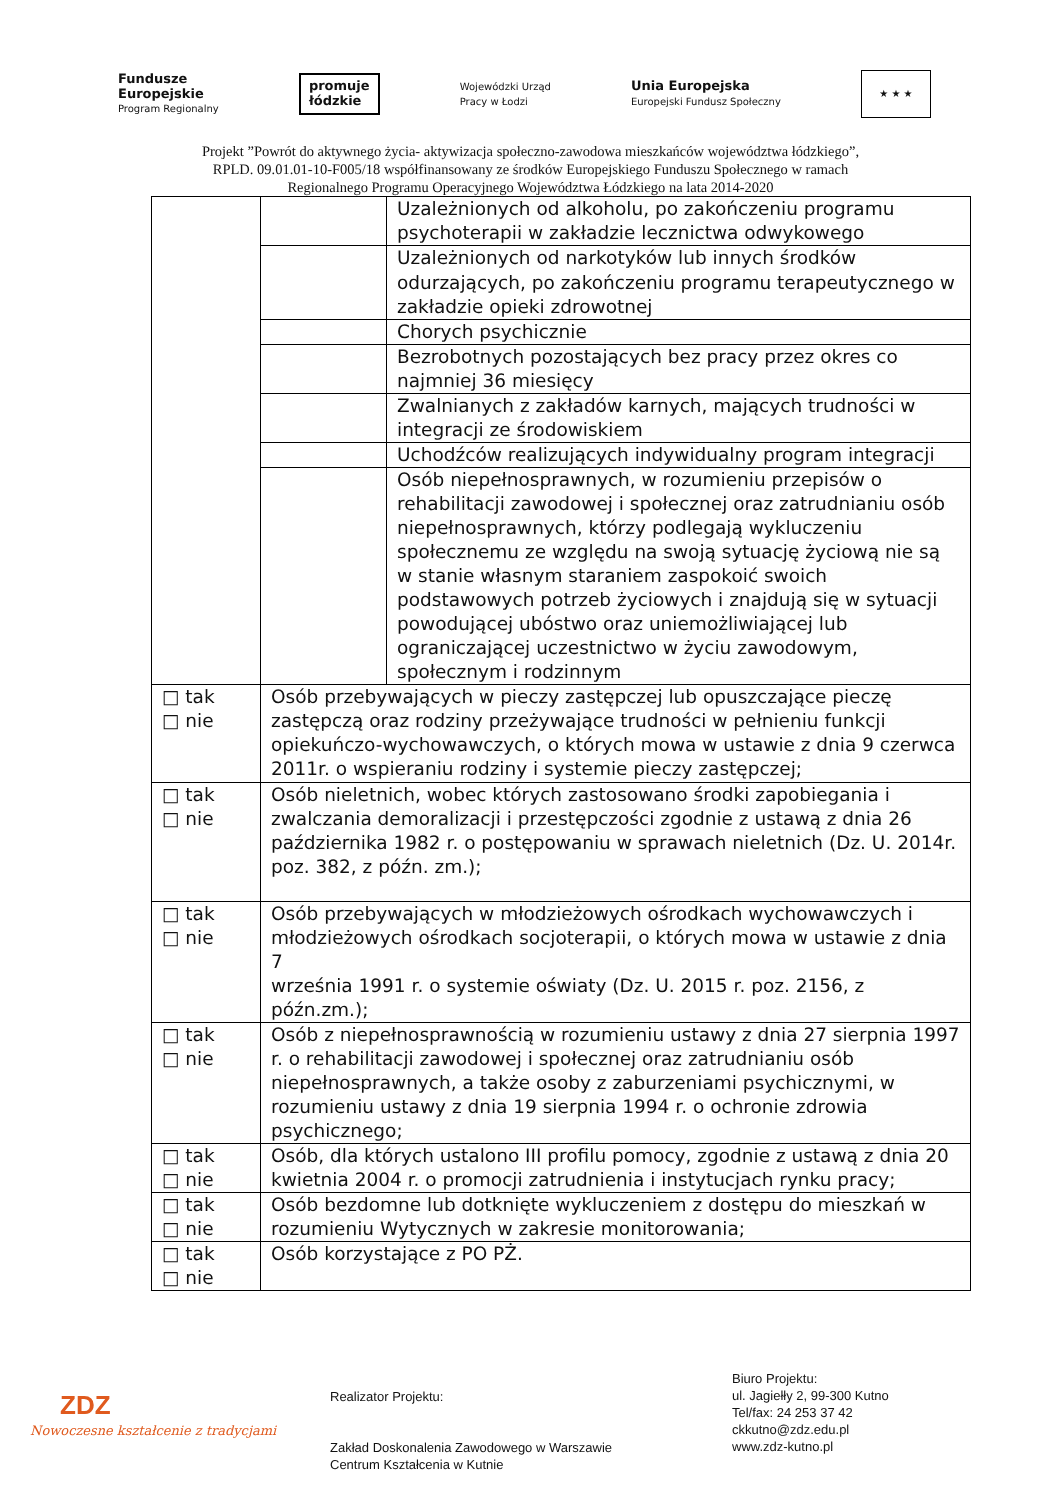Fundusze
Europejskie
Program Regionalny
promuje
łódzkie
Wojewódzki Urząd
Pracy w Łodzi
Unia Europejska
Europejski Fundusz Społeczny
★ ★ ★
Projekt ”Powrót do aktywnego życia- aktywizacja społeczno-zawodowa mieszkańców województwa łódzkiego”,
RPLD. 09.01.01-10-F005/18 współfinansowany ze środków Europejskiego Funduszu Społecznego w ramach
Regionalnego Programu Operacyjnego Województwa Łódzkiego na lata 2014-2020
| | | Uzależnionych od alkoholu, po zakończeniu programu psychoterapii w zakładzie lecznictwa odwykowego |
| | | Uzależnionych od narkotyków lub innych środków odurzających, po zakończeniu programu terapeutycznego w zakładzie opieki zdrowotnej |
| | | Chorych psychicznie |
| | | Bezrobotnych pozostających bez pracy przez okres co najmniej 36 miesięcy |
| | | Zwalnianych z zakładów karnych, mających trudności w integracji ze środowiskiem |
| | | Uchodźców realizujących indywidualny program integracji |
| | | Osób niepełnosprawnych, w rozumieniu przepisów o rehabilitacji zawodowej i społecznej oraz zatrudnianiu osób niepełnosprawnych, którzy podlegają wykluczeniu społecznemu ze względu na swoją sytuację życiową nie są w stanie własnym staraniem zaspokoić swoich podstawowych potrzeb życiowych i znajdują się w sytuacji powodującej ubóstwo oraz uniemożliwiającej lub ograniczającej uczestnictwo w życiu zawodowym, społecznym i rodzinnym |
| □ tak □ nie | Osób przebywających w pieczy zastępczej lub opuszczające pieczę zastępczą oraz rodziny przeżywające trudności w pełnieniu funkcji opiekuńczo-wychowawczych, o których mowa w ustawie z dnia 9 czerwca 2011r. o wspieraniu rodziny i systemie pieczy zastępczej; | |
| □ tak □ nie | Osób nieletnich, wobec których zastosowano środki zapobiegania i zwalczania demoralizacji i przestępczości zgodnie z ustawą z dnia 26 października 1982 r. o postępowaniu w sprawach nieletnich (Dz. U. 2014r. poz. 382, z późn. zm.); | |
| □ tak □ nie | Osób przebywających w młodzieżowych ośrodkach wychowawczych i młodzieżowych ośrodkach socjoterapii, o których mowa w ustawie z dnia 7 września 1991 r. o systemie oświaty (Dz. U. 2015 r. poz. 2156, z późn.zm.); | |
| □ tak □ nie | Osób z niepełnosprawnością w rozumieniu ustawy z dnia 27 sierpnia 1997 r. o rehabilitacji zawodowej i społecznej oraz zatrudnianiu osób niepełnosprawnych, a także osoby z zaburzeniami psychicznymi, w rozumieniu ustawy z dnia 19 sierpnia 1994 r. o ochronie zdrowia psychicznego; | |
| □ tak □ nie | Osób, dla których ustalono III profilu pomocy, zgodnie z ustawą z dnia 20 kwietnia 2004 r. o promocji zatrudnienia i instytucjach rynku pracy; | |
| □ tak □ nie | Osób bezdomne lub dotknięte wykluczeniem z dostępu do mieszkań w rozumieniu Wytycznych w zakresie monitorowania; | |
| □ tak □ nie | Osób korzystające z PO PŻ. | |
ZDZ
Nowoczesne kształcenie z tradycjami
Realizator Projektu:
Zakład Doskonalenia Zawodowego w Warszawie
Centrum Kształcenia w Kutnie
Biuro Projektu:
ul. Jagiełły 2, 99-300 Kutno
Tel/fax: 24 253 37 42
ckkutno@zdz.edu.pl
www.zdz-kutno.pl